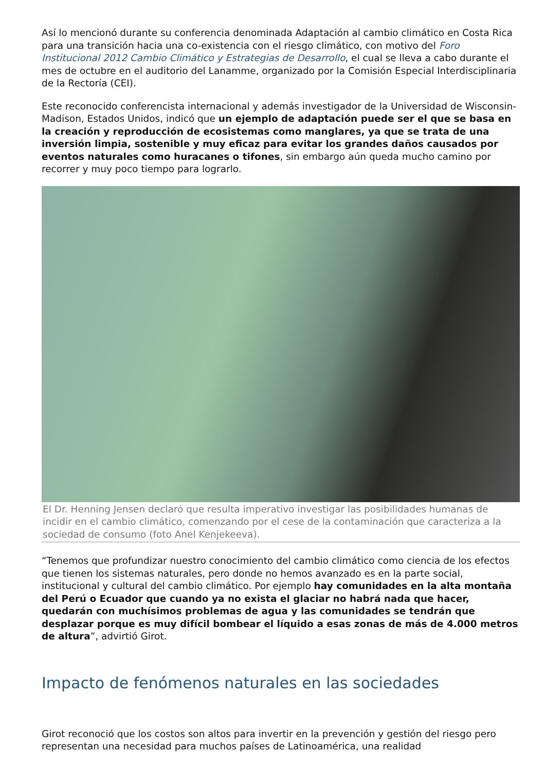Así lo mencionó durante su conferencia denominada Adaptación al cambio climático en Costa Rica para una transición hacia una co-existencia con el riesgo climático, con motivo del Foro Institucional 2012 Cambio Climático y Estrategias de Desarrollo, el cual se lleva a cabo durante el mes de octubre en el auditorio del Lanamme, organizado por la Comisión Especial Interdisciplinaria de la Rectoría (CEI).
Este reconocido conferencista internacional y además investigador de la Universidad de Wisconsin-Madison, Estados Unidos, indicó que un ejemplo de adaptación puede ser el que se basa en la creación y reproducción de ecosistemas como manglares, ya que se trata de una inversión limpia, sostenible y muy eficaz para evitar los grandes daños causados por eventos naturales como huracanes o tifones, sin embargo aún queda mucho camino por recorrer y muy poco tiempo para lograrlo.
El Dr. Henning Jensen declaró que resulta imperativo investigar las posibilidades humanas de incidir en el cambio climático, comenzando por el cese de la contaminación que caracteriza a la sociedad de consumo (foto Anel Kenjekeeva).
“Tenemos que profundizar nuestro conocimiento del cambio climático como ciencia de los efectos que tienen los sistemas naturales, pero donde no hemos avanzado es en la parte social, institucional y cultural del cambio climático. Por ejemplo hay comunidades en la alta montaña del Perú o Ecuador que cuando ya no exista el glaciar no habrá nada que hacer, quedarán con muchísimos problemas de agua y las comunidades se tendrán que desplazar porque es muy difícil bombear el líquido a esas zonas de más de 4.000 metros de altura”, advirtió Girot.
Impacto de fenómenos naturales en las sociedades
Girot reconoció que los costos son altos para invertir en la prevención y gestión del riesgo pero representan una necesidad para muchos países de Latinoamérica, una realidad